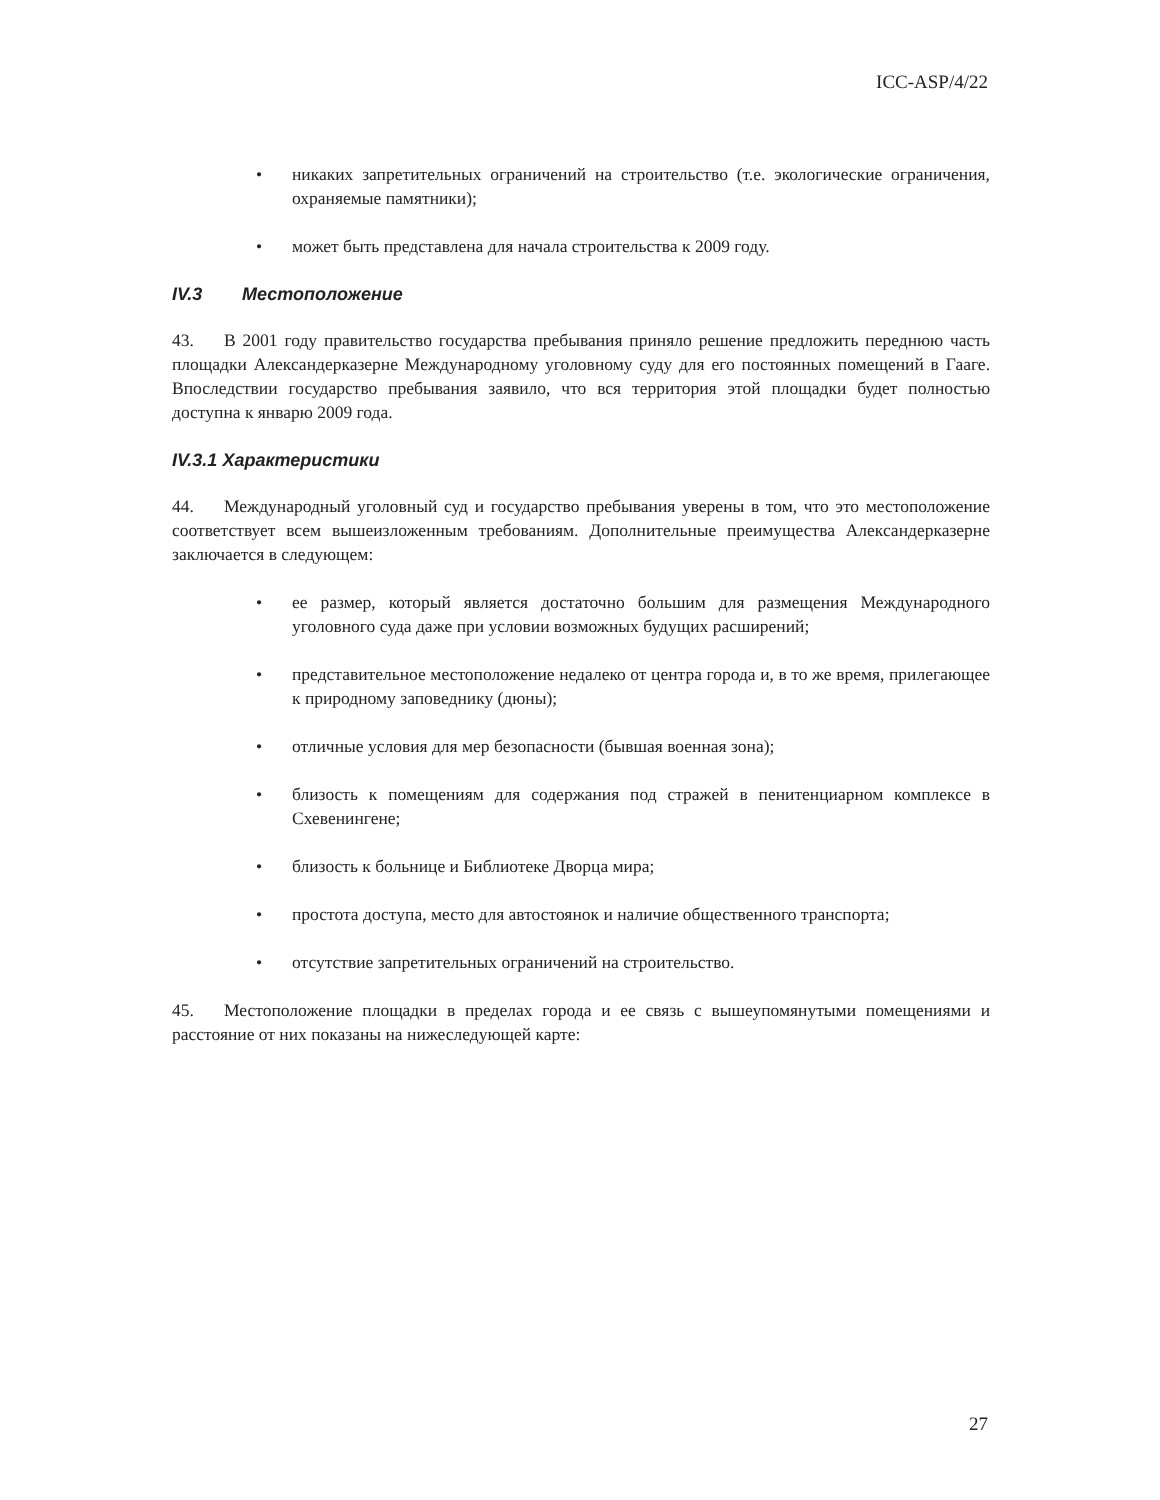ICC-ASP/4/22
• никаких запретительных ограничений на строительство (т.е. экологические ограничения, охраняемые памятники);
• может быть представлена для начала строительства к 2009 году.
IV.3 Местоположение
43. В 2001 году правительство государства пребывания приняло решение предложить переднюю часть площадки Александерказерне Международному уголовному суду для его постоянных помещений в Гааге. Впоследствии государство пребывания заявило, что вся территория этой площадки будет полностью доступна к январю 2009 года.
IV.3.1 Характеристики
44. Международный уголовный суд и государство пребывания уверены в том, что это местоположение соответствует всем вышеизложенным требованиям. Дополнительные преимущества Александерказерне заключается в следующем:
• ее размер, который является достаточно большим для размещения Международного уголовного суда даже при условии возможных будущих расширений;
• представительное местоположение недалеко от центра города и, в то же время, прилегающее к природному заповеднику (дюны);
• отличные условия для мер безопасности (бывшая военная зона);
• близость к помещениям для содержания под стражей в пенитенциарном комплексе в Схевенингене;
• близость к больнице и Библиотеке Дворца мира;
• простота доступа, место для автостоянок и наличие общественного транспорта;
• отсутствие запретительных ограничений на строительство.
45. Местоположение площадки в пределах города и ее связь с вышеупомянутыми помещениями и расстояние от них показаны на нижеследующей карте:
27